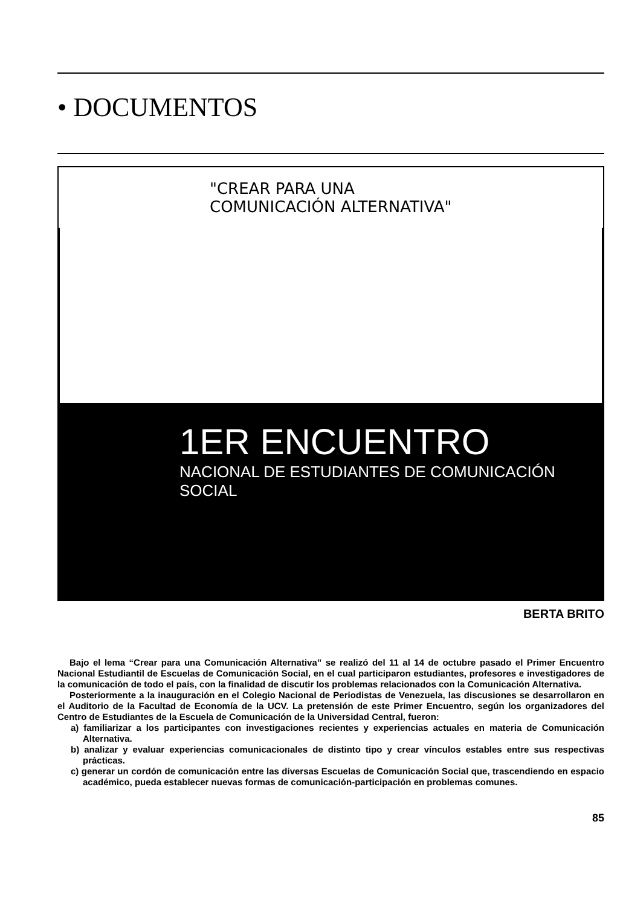• DOCUMENTOS
"CREAR PARA UNA
COMUNICACIÓN ALTERNATIVA"
1ER ENCUENTRO
NACIONAL DE ESTUDIANTES DE COMUNICACIÓN SOCIAL
BERTA BRITO
Bajo el lema “Crear para una Comunicación Alternativa” se realizó del 11 al 14 de octubre pasado el Primer Encuentro Nacional Estudiantil de Escuelas de Comunicación Social, en el cual participaron estudiantes, profesores e investigadores de la comunicación de todo el país, con la finalidad de discutir los problemas relacionados con la Comunicación Alternativa.
Posteriormente a la inauguración en el Colegio Nacional de Periodistas de Venezuela, las discusiones se desarrollaron en el Auditorio de la Facultad de Economía de la UCV. La pretensión de este Primer Encuentro, según los organizadores del Centro de Estudiantes de la Escuela de Comunicación de la Universidad Central, fueron:
a) familiarizar a los participantes con investigaciones recientes y experiencias actuales en materia de Comunicación Alternativa.
b) analizar y evaluar experiencias comunicacionales de distinto tipo y crear vínculos estables entre sus respectivas prácticas.
c) generar un cordón de comunicación entre las diversas Escuelas de Comunicación Social que, trascendiendo en espacio académico, pueda establecer nuevas formas de comunicación-participación en problemas comunes.
85